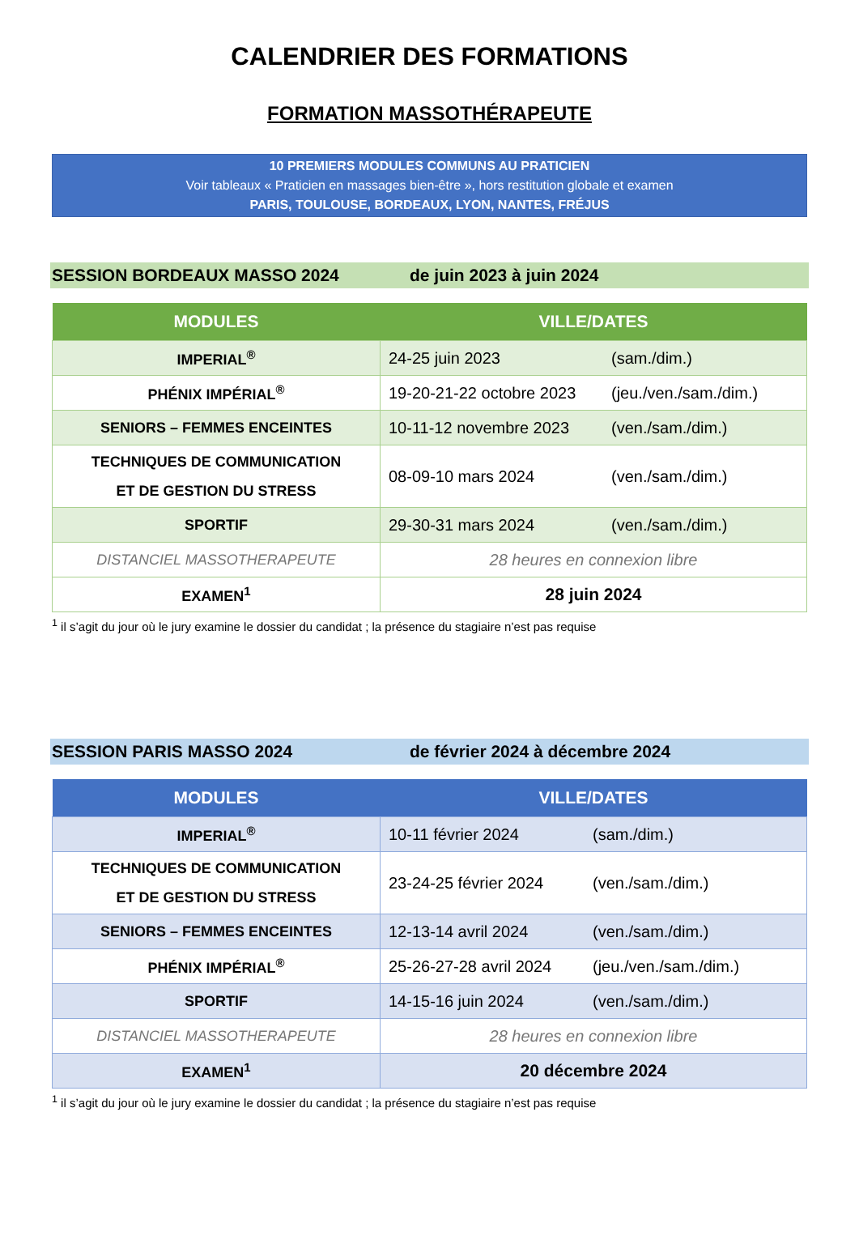CALENDRIER DES FORMATIONS
FORMATION MASSOTHÉRAPEUTE
10 PREMIERS MODULES COMMUNS AU PRATICIEN
Voir tableaux « Praticien en massages bien-être », hors restitution globale et examen
PARIS, TOULOUSE, BORDEAUX, LYON, NANTES, FRÉJUS
SESSION BORDEAUX MASSO 2024 de juin 2023 à juin 2024
| MODULES | VILLE/DATES |
| --- | --- |
| IMPERIAL<sup>®</sup> | 24-25 juin 2023 (sam./dim.) |
| PHÉNIX IMPÉRIAL<sup>®</sup> | 19-20-21-22 octobre 2023 (jeu./ven./sam./dim.) |
| SENIORS – FEMMES ENCEINTES | 10-11-12 novembre 2023 (ven./sam./dim.) |
| TECHNIQUES DE COMMUNICATION ET DE GESTION DU STRESS | 08-09-10 mars 2024 (ven./sam./dim.) |
| SPORTIF | 29-30-31 mars 2024 (ven./sam./dim.) |
| DISTANCIEL MASSOTHERAPEUTE | 28 heures en connexion libre |
| EXAMEN<sup>1</sup> | 28 juin 2024 |
<sup>1</sup> il s’agit du jour où le jury examine le dossier du candidat ; la présence du stagiaire n’est pas requise
SESSION PARIS MASSO 2024 de février 2024 à décembre 2024
| MODULES | VILLE/DATES |
| --- | --- |
| IMPERIAL<sup>®</sup> | 10-11 février 2024 (sam./dim.) |
| TECHNIQUES DE COMMUNICATION ET DE GESTION DU STRESS | 23-24-25 février 2024 (ven./sam./dim.) |
| SENIORS – FEMMES ENCEINTES | 12-13-14 avril 2024 (ven./sam./dim.) |
| PHÉNIX IMPÉRIAL<sup>®</sup> | 25-26-27-28 avril 2024 (jeu./ven./sam./dim.) |
| SPORTIF | 14-15-16 juin 2024 (ven./sam./dim.) |
| DISTANCIEL MASSOTHERAPEUTE | 28 heures en connexion libre |
| EXAMEN<sup>1</sup> | 20 décembre 2024 |
<sup>1</sup> il s’agit du jour où le jury examine le dossier du candidat ; la présence du stagiaire n’est pas requise